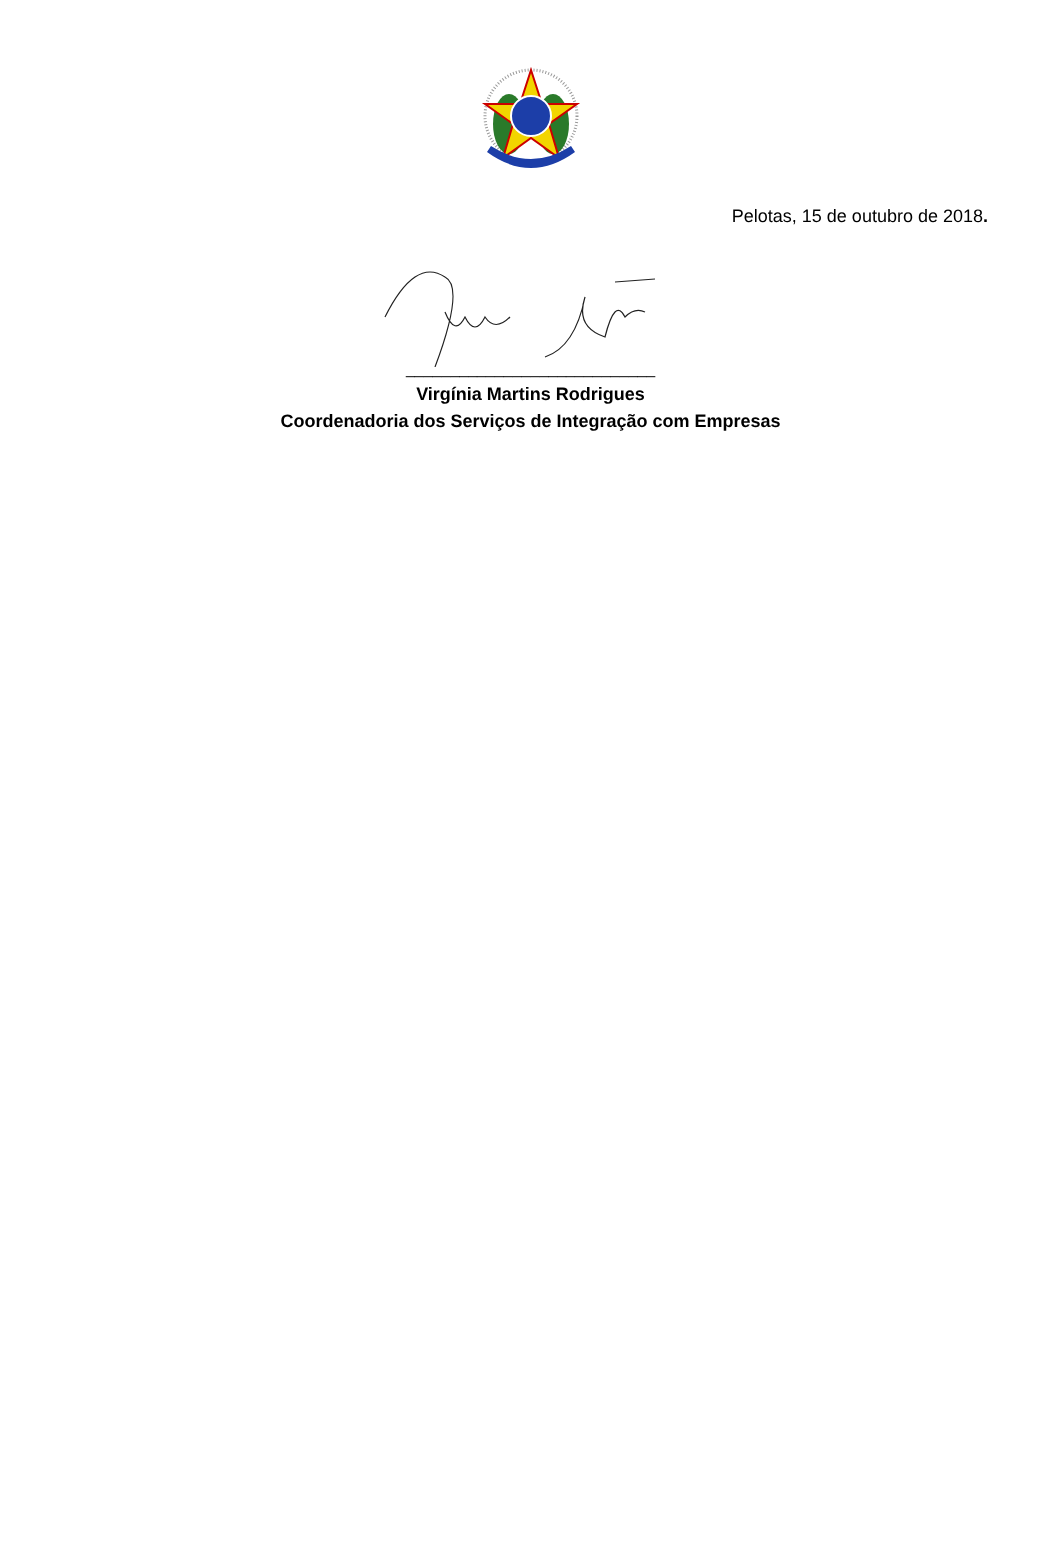Pelotas, 15 de outubro de 2018.
____________________________
Virgínia Martins Rodrigues
Coordenadoria dos Serviços de Integração com Empresas